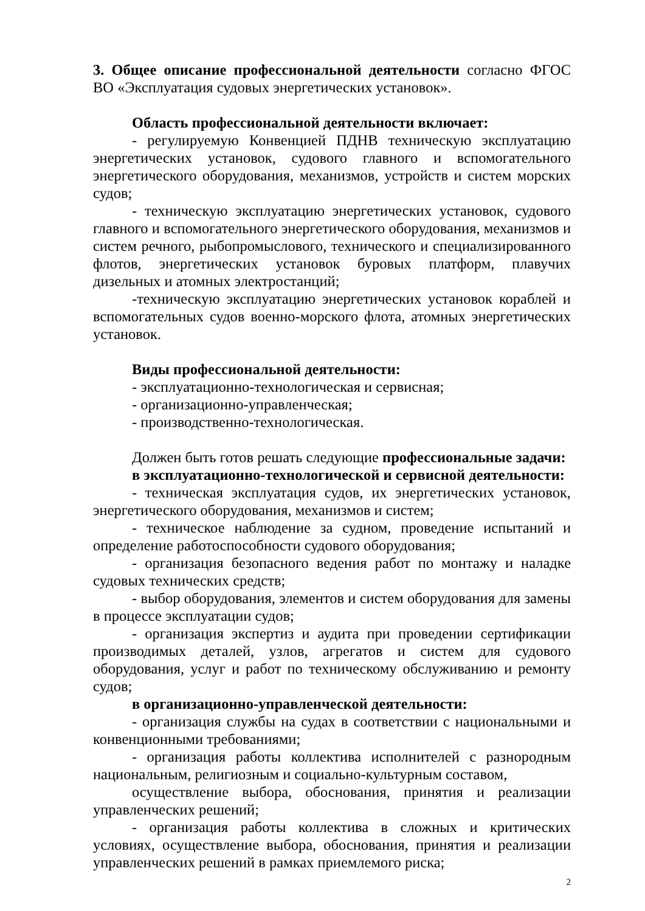3. Общее описание профессиональной деятельности согласно ФГОС ВО «Эксплуатация судовых энергетических установок».
Область профессиональной деятельности включает:
- регулируемую Конвенцией ПДНВ техническую эксплуатацию энергетических установок, судового главного и вспомогательного энергетического оборудования, механизмов, устройств и систем морских судов;
- техническую эксплуатацию энергетических установок, судового главного и вспомогательного энергетического оборудования, механизмов и систем речного, рыбопромыслового, технического и специализированного флотов, энергетических установок буровых платформ, плавучих дизельных и атомных электростанций;
-техническую эксплуатацию энергетических установок кораблей и вспомогательных судов военно-морского флота, атомных энергетических установок.
Виды профессиональной деятельности:
- эксплуатационно-технологическая и сервисная;
- организационно-управленческая;
- производственно-технологическая.
Должен быть готов решать следующие профессиональные задачи:
в эксплуатационно-технологической и сервисной деятельности:
- техническая эксплуатация судов, их энергетических установок, энергетического оборудования, механизмов и систем;
- техническое наблюдение за судном, проведение испытаний и определение работоспособности судового оборудования;
- организация безопасного ведения работ по монтажу и наладке судовых технических средств;
- выбор оборудования, элементов и систем оборудования для замены в процессе эксплуатации судов;
- организация экспертиз и аудита при проведении сертификации производимых деталей, узлов, агрегатов и систем для судового оборудования, услуг и работ по техническому обслуживанию и ремонту судов;
в организационно-управленческой деятельности:
- организация службы на судах в соответствии с национальными и конвенционными требованиями;
- организация работы коллектива исполнителей с разнородным национальным, религиозным и социально-культурным составом,
осуществление выбора, обоснования, принятия и реализации управленческих решений;
- организация работы коллектива в сложных и критических условиях, осуществление выбора, обоснования, принятия и реализации управленческих решений в рамках приемлемого риска;
2